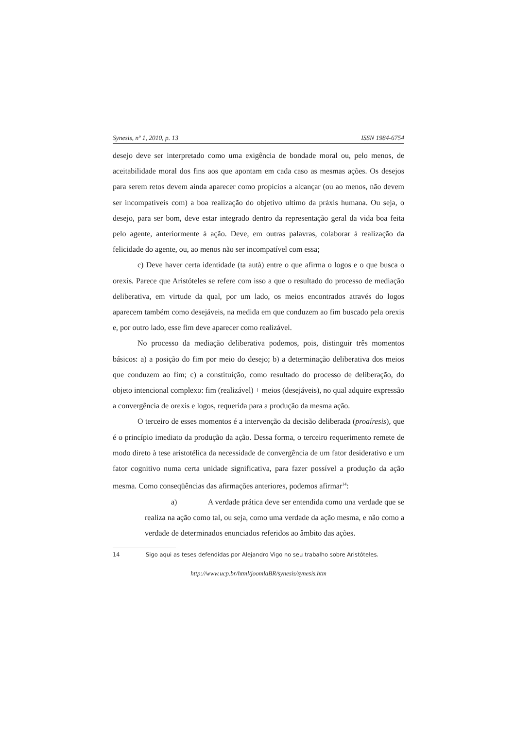Synesis, nº 1, 2010, p. 13 ISSN 1984-6754
desejo deve ser interpretado como uma exigência de bondade moral ou, pelo menos, de aceitabilidade moral dos fins aos que apontam em cada caso as mesmas ações. Os desejos para serem retos devem ainda aparecer como propícios a alcançar (ou ao menos, não devem ser incompatíveis com) a boa realização do objetivo ultimo da práxis humana. Ou seja, o desejo, para ser bom, deve estar integrado dentro da representação geral da vida boa feita pelo agente, anteriormente à ação. Deve, em outras palavras, colaborar à realização da felicidade do agente, ou, ao menos não ser incompatível com essa;
c) Deve haver certa identidade (ta autà) entre o que afirma o logos e o que busca o orexis. Parece que Aristóteles se refere com isso a que o resultado do processo de mediação deliberativa, em virtude da qual, por um lado, os meios encontrados através do logos aparecem também como desejáveis, na medida em que conduzem ao fim buscado pela orexis e, por outro lado, esse fim deve aparecer como realizável.
No processo da mediação deliberativa podemos, pois, distinguir três momentos básicos: a) a posição do fim por meio do desejo; b) a determinação deliberativa dos meios que conduzem ao fim; c) a constituição, como resultado do processo de deliberação, do objeto intencional complexo: fim (realizável) + meios (desejáveis), no qual adquire expressão a convergência de orexis e logos, requerida para a produção da mesma ação.
O terceiro de esses momentos é a intervenção da decisão deliberada (proaíresis), que é o princípio imediato da produção da ação. Dessa forma, o terceiro requerimento remete de modo direto à tese aristotélica da necessidade de convergência de um fator desiderativo e um fator cognitivo numa certa unidade significativa, para fazer possível a produção da ação mesma. Como conseqüências das afirmações anteriores, podemos afirmar<sup>14</sup>:
a) A verdade prática deve ser entendida como una verdade que se realiza na ação como tal, ou seja, como uma verdade da ação mesma, e não como a verdade de determinados enunciados referidos ao âmbito das ações.
14 Sigo aqui as teses defendidas por Alejandro Vigo no seu trabalho sobre Aristóteles.
http://www.ucp.br/html/joomlaBR/synesis/synesis.htm